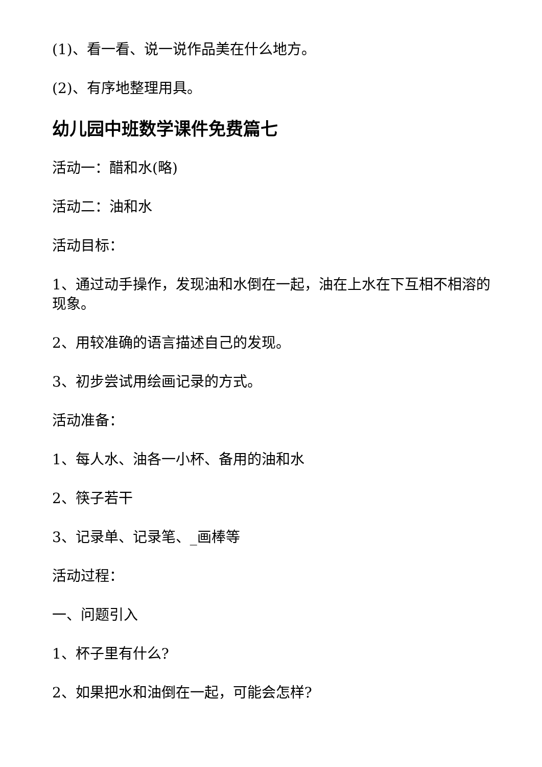(1)、看一看、说一说作品美在什么地方。
(2)、有序地整理用具。
幼儿园中班数学课件免费篇七
活动一：醋和水(略)
活动二：油和水
活动目标：
1、通过动手操作，发现油和水倒在一起，油在上水在下互相不相溶的现象。
2、用较准确的语言描述自己的发现。
3、初步尝试用绘画记录的方式。
活动准备：
1、每人水、油各一小杯、备用的油和水
2、筷子若干
3、记录单、记录笔、_画棒等
活动过程：
一、问题引入
1、杯子里有什么?
2、如果把水和油倒在一起，可能会怎样?